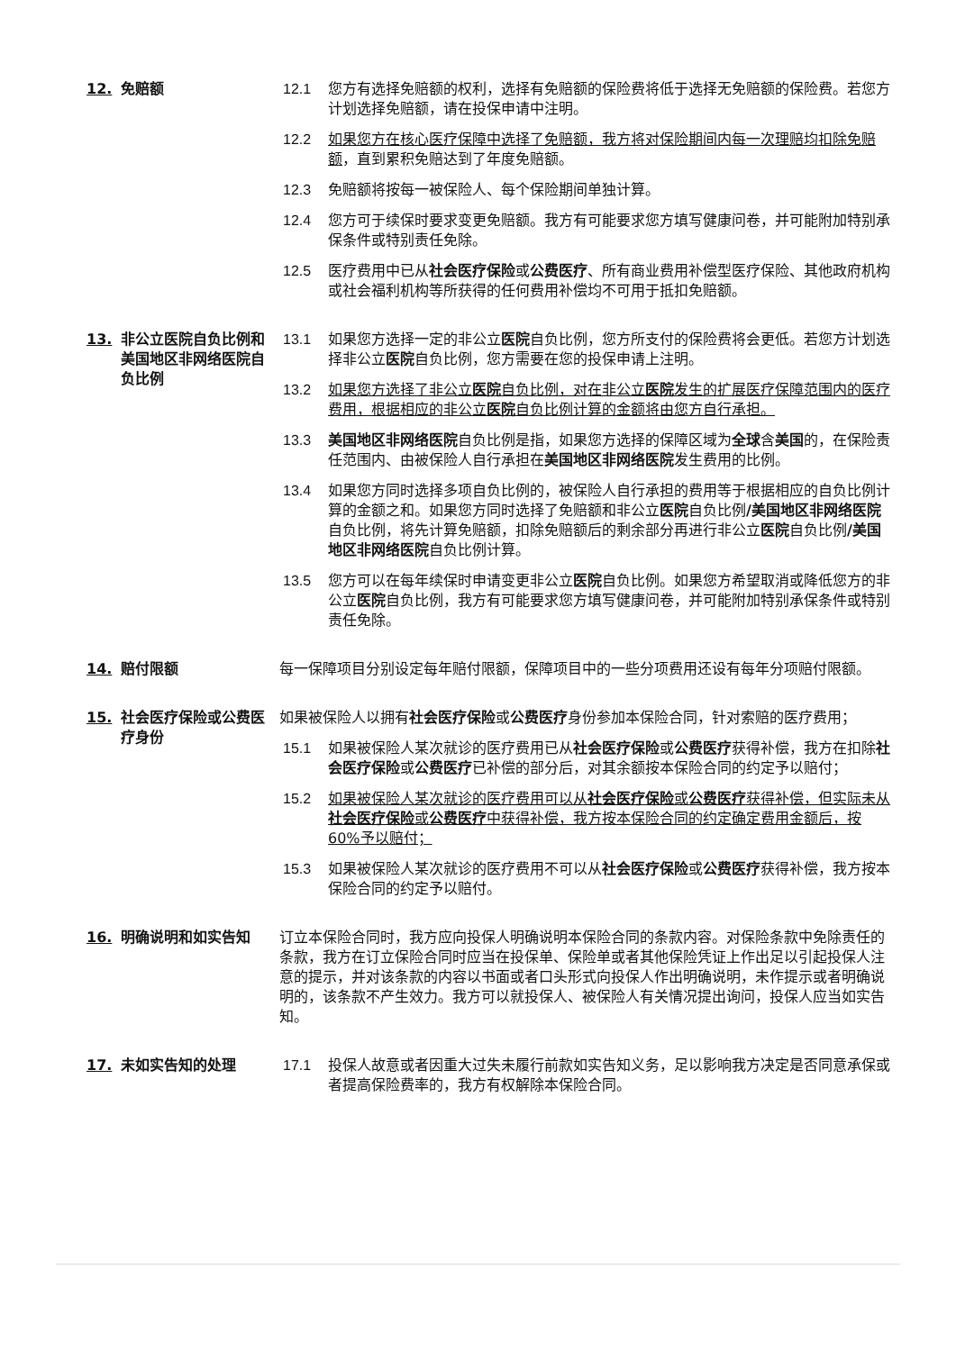12. 免赔额 12.1 您方有选择免赔额的权利，选择有免赔额的保险费将低于选择无免赔额的保险费。若您方计划选择免赔额，请在投保申请中注明。
12.2 如果您方在核心医疗保障中选择了免赔额，我方将对保险期间内每一次理赔均扣除免赔额，直到累积免赔达到了年度免赔额。
12.3 免赔额将按每一被保险人、每个保险期间单独计算。
12.4 您方可于续保时要求变更免赔额。我方有可能要求您方填写健康问卷，并可能附加特别承保条件或特别责任免除。
12.5 医疗费用中已从社会医疗保险或公费医疗、所有商业费用补偿型医疗保险、其他政府机构或社会福利机构等所获得的任何费用补偿均不可用于抵扣免赔额。
13. 非公立医院自负比例和美国地区非网络医院自负比例
13.1 如果您方选择一定的非公立医院自负比例，您方所支付的保险费将会更低。若您方计划选择非公立医院自负比例，您方需要在您的投保申请上注明。
13.2 如果您方选择了非公立医院自负比例，对在非公立医院发生的扩展医疗保障范围内的医疗费用，根据相应的非公立医院自负比例计算的金额将由您方自行承担。
13.3 美国地区非网络医院自负比例是指，如果您方选择的保障区域为全球含美国的，在保险责任范围内、由被保险人自行承担在美国地区非网络医院发生费用的比例。
13.4 如果您方同时选择多项自负比例的，被保险人自行承担的费用等于根据相应的自负比例计算的金额之和。如果您方同时选择了免赔额和非公立医院自负比例/美国地区非网络医院自负比例，将先计算免赔额，扣除免赔额后的剩余部分再进行非公立医院自负比例/美国地区非网络医院自负比例计算。
13.5 您方可以在每年续保时申请变更非公立医院自负比例。如果您方希望取消或降低您方的非公立医院自负比例，我方有可能要求您方填写健康问卷，并可能附加特别承保条件或特别责任免除。
14. 赔付限额 每一保障项目分别设定每年赔付限额，保障项目中的一些分项费用还设有每年分项赔付限额。
15. 社会医疗保险或公费医疗身份
如果被保险人以拥有社会医疗保险或公费医疗身份参加本保险合同，针对索赔的医疗费用；
15.1 如果被保险人某次就诊的医疗费用已从社会医疗保险或公费医疗获得补偿，我方在扣除社会医疗保险或公费医疗已补偿的部分后，对其余额按本保险合同的约定予以赔付；
15.2 如果被保险人某次就诊的医疗费用可以从社会医疗保险或公费医疗获得补偿，但实际未从社会医疗保险或公费医疗中获得补偿，我方按本保险合同的约定确定费用金额后，按 60%予以赔付；
15.3 如果被保险人某次就诊的医疗费用不可以从社会医疗保险或公费医疗获得补偿，我方按本保险合同的约定予以赔付。
16. 明确说明和如实告知 订立本保险合同时，我方应向投保人明确说明本保险合同的条款内容。对保险条款中免除责任的条款，我方在订立保险合同时应当在投保单、保险单或者其他保险凭证上作出足以引起投保人注意的提示，并对该条款的内容以书面或者口头形式向投保人作出明确说明，未作提示或者明确说明的，该条款不产生效力。我方可以就投保人、被保险人有关情况提出询问，投保人应当如实告知。
17. 未如实告知的处理 17.1 投保人故意或者因重大过失未履行前款如实告知义务，足以影响我方决定是否同意承保或者提高保险费率的，我方有权解除本保险合同。